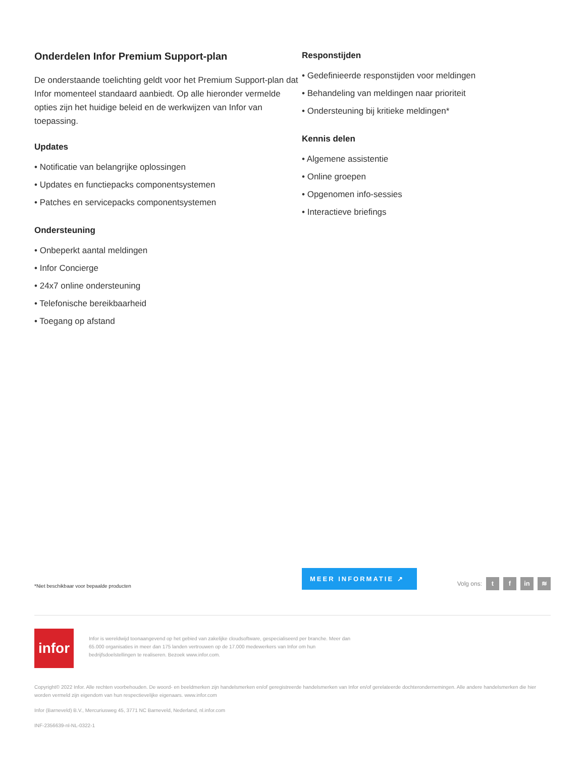Onderdelen Infor Premium Support-plan
De onderstaande toelichting geldt voor het Premium Support-plan dat Infor momenteel standaard aanbiedt. Op alle hieronder vermelde opties zijn het huidige beleid en de werkwijzen van Infor van toepassing.
Updates
• Notificatie van belangrijke oplossingen
• Updates en functiepacks componentsystemen
• Patches en servicepacks componentsystemen
Ondersteuning
• Onbeperkt aantal meldingen
• Infor Concierge
• 24x7 online ondersteuning
• Telefonische bereikbaarheid
• Toegang op afstand
Responstijden
• Gedefinieerde responstijden voor meldingen
• Behandeling van meldingen naar prioriteit
• Ondersteuning bij kritieke meldingen*
Kennis delen
• Algemene assistentie
• Online groepen
• Opgenomen info-sessies
• Interactieve briefings
*Niet beschikbaar voor bepaalde producten
MEER INFORMATIE ↗
Volg ons: t f in ≋
infor
Infor is wereldwijd toonaangevend op het gebied van zakelijke cloudsoftware, gespecialiseerd per branche. Meer dan 65.000 organisaties in meer dan 175 landen vertrouwen op de 17.000 medewerkers van Infor om hun bedrijfsdoelstellingen te realiseren. Bezoek www.infor.com.
Copyright© 2022 Infor. Alle rechten voorbehouden. De woord- en beeldmerken zijn handelsmerken en/of geregistreerde handelsmerken van Infor en/of gerelateerde dochterondernemingen. Alle andere handelsmerken die hier worden vermeld zijn eigendom van hun respectievelijke eigenaars. www.infor.com
Infor (Barneveld) B.V., Mercuriusweg 45, 3771 NC Barneveld, Nederland, nl.infor.com
INF-2356639-nl-NL-0322-1